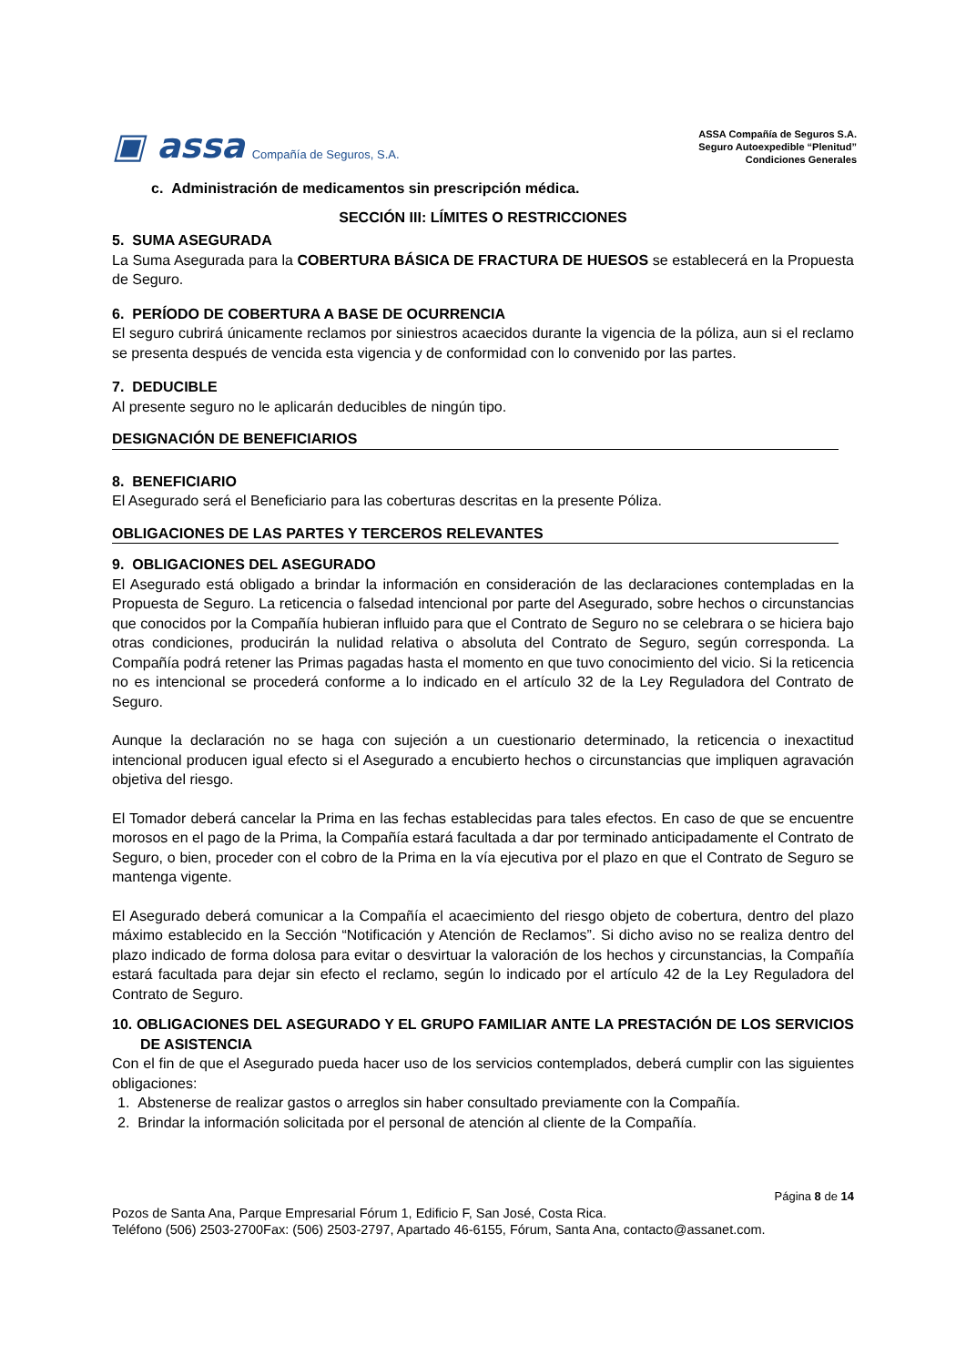▣ assa Compañía de Seguros, S.A.
ASSA Compañía de Seguros S.A.
Seguro Autoexpedible “Plenitud”
Condiciones Generales
c. Administración de medicamentos sin prescripción médica.
SECCIÓN III: LÍMITES O RESTRICCIONES
5. SUMA ASEGURADA
La Suma Asegurada para la COBERTURA BÁSICA DE FRACTURA DE HUESOS se establecerá en la Propuesta de Seguro.
6. PERÍODO DE COBERTURA A BASE DE OCURRENCIA
El seguro cubrirá únicamente reclamos por siniestros acaecidos durante la vigencia de la póliza, aun si el reclamo se presenta después de vencida esta vigencia y de conformidad con lo convenido por las partes.
7. DEDUCIBLE
Al presente seguro no le aplicarán deducibles de ningún tipo.
DESIGNACIÓN DE BENEFICIARIOS
8. BENEFICIARIO
El Asegurado será el Beneficiario para las coberturas descritas en la presente Póliza.
OBLIGACIONES DE LAS PARTES Y TERCEROS RELEVANTES
9. OBLIGACIONES DEL ASEGURADO
El Asegurado está obligado a brindar la información en consideración de las declaraciones contempladas en la Propuesta de Seguro. La reticencia o falsedad intencional por parte del Asegurado, sobre hechos o circunstancias que conocidos por la Compañía hubieran influido para que el Contrato de Seguro no se celebrara o se hiciera bajo otras condiciones, producirán la nulidad relativa o absoluta del Contrato de Seguro, según corresponda. La Compañía podrá retener las Primas pagadas hasta el momento en que tuvo conocimiento del vicio. Si la reticencia no es intencional se procederá conforme a lo indicado en el artículo 32 de la Ley Reguladora del Contrato de Seguro.
Aunque la declaración no se haga con sujeción a un cuestionario determinado, la reticencia o inexactitud intencional producen igual efecto si el Asegurado a encubierto hechos o circunstancias que impliquen agravación objetiva del riesgo.
El Tomador deberá cancelar la Prima en las fechas establecidas para tales efectos. En caso de que se encuentre morosos en el pago de la Prima, la Compañía estará facultada a dar por terminado anticipadamente el Contrato de Seguro, o bien, proceder con el cobro de la Prima en la vía ejecutiva por el plazo en que el Contrato de Seguro se mantenga vigente.
El Asegurado deberá comunicar a la Compañía el acaecimiento del riesgo objeto de cobertura, dentro del plazo máximo establecido en la Sección “Notificación y Atención de Reclamos”. Si dicho aviso no se realiza dentro del plazo indicado de forma dolosa para evitar o desvirtuar la valoración de los hechos y circunstancias, la Compañía estará facultada para dejar sin efecto el reclamo, según lo indicado por el artículo 42 de la Ley Reguladora del Contrato de Seguro.
10. OBLIGACIONES DEL ASEGURADO Y EL GRUPO FAMILIAR ANTE LA PRESTACIÓN DE LOS SERVICIOS DE ASISTENCIA
Con el fin de que el Asegurado pueda hacer uso de los servicios contemplados, deberá cumplir con las siguientes obligaciones:
1. Abstenerse de realizar gastos o arreglos sin haber consultado previamente con la Compañía.
2. Brindar la información solicitada por el personal de atención al cliente de la Compañía.
Página 8 de 14
Pozos de Santa Ana, Parque Empresarial Fórum 1, Edificio F, San José, Costa Rica.
Teléfono (506) 2503-2700Fax: (506) 2503-2797, Apartado 46-6155, Fórum, Santa Ana, contacto@assanet.com.